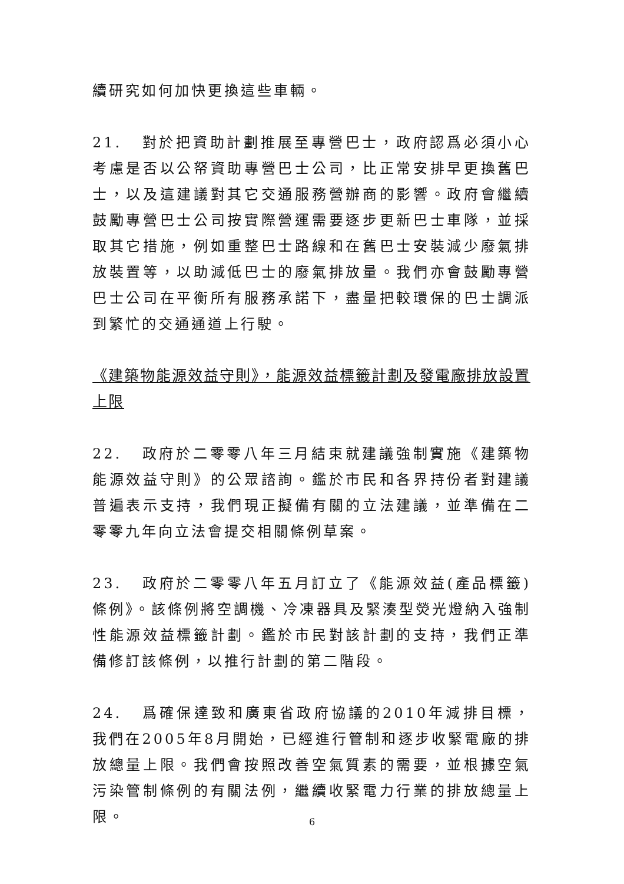續研究如何加快更換這些車輛。
21. 對於把資助計劃推展至專營巴士，政府認爲必須小心考慮是否以公帑資助專營巴士公司，比正常安排早更換舊巴士，以及這建議對其它交通服務營辦商的影響。政府會繼續鼓勵專營巴士公司按實際營運需要逐步更新巴士車隊，並採取其它措施，例如重整巴士路線和在舊巴士安裝減少廢氣排放裝置等，以助減低巴士的廢氣排放量。我們亦會鼓勵專營巴士公司在平衡所有服務承諾下，盡量把較環保的巴士調派到繁忙的交通通道上行駛。
《建築物能源效益守則》，能源效益標籤計劃及發電廠排放設置上限
22. 政府於二零零八年三月結束就建議強制實施《建築物能源效益守則》的公眾諮詢。鑑於市民和各界持份者對建議普遍表示支持，我們現正擬備有關的立法建議，並準備在二零零九年向立法會提交相關條例草案。
23. 政府於二零零八年五月訂立了《能源效益(產品標籤)條例》。該條例將空調機、冷凍器具及緊湊型熒光燈納入強制性能源效益標籤計劃。鑑於市民對該計劃的支持，我們正準備修訂該條例，以推行計劃的第二階段。
24. 爲確保達致和廣東省政府協議的2010年減排目標，我們在2005年8月開始，已經進行管制和逐步收緊電廠的排放總量上限。我們會按照改善空氣質素的需要，並根據空氣污染管制條例的有關法例，繼續收緊電力行業的排放總量上限。
6